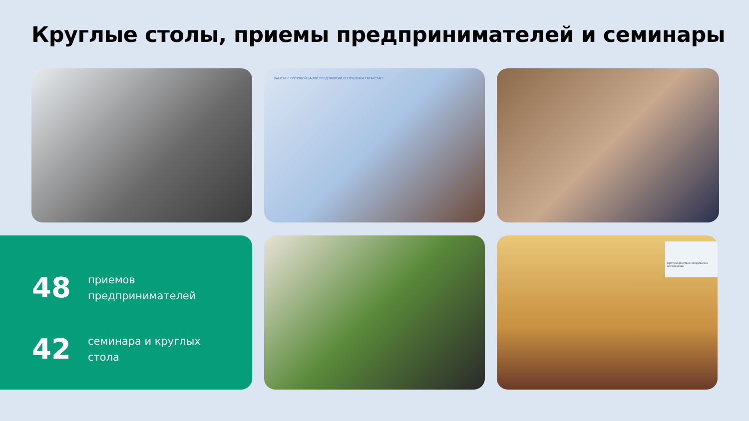Круглые столы, приемы предпринимателей и семинары
РАБОТА С ГРУЗОВОЙ БАЗОЙ ПРЕДПРИЯТИЙ РЕСПУБЛИКИ ТАТАРСТАН
48
приемов
предпринимателей
42
семинара и круглых
стола
Противодействие коррупции в организации